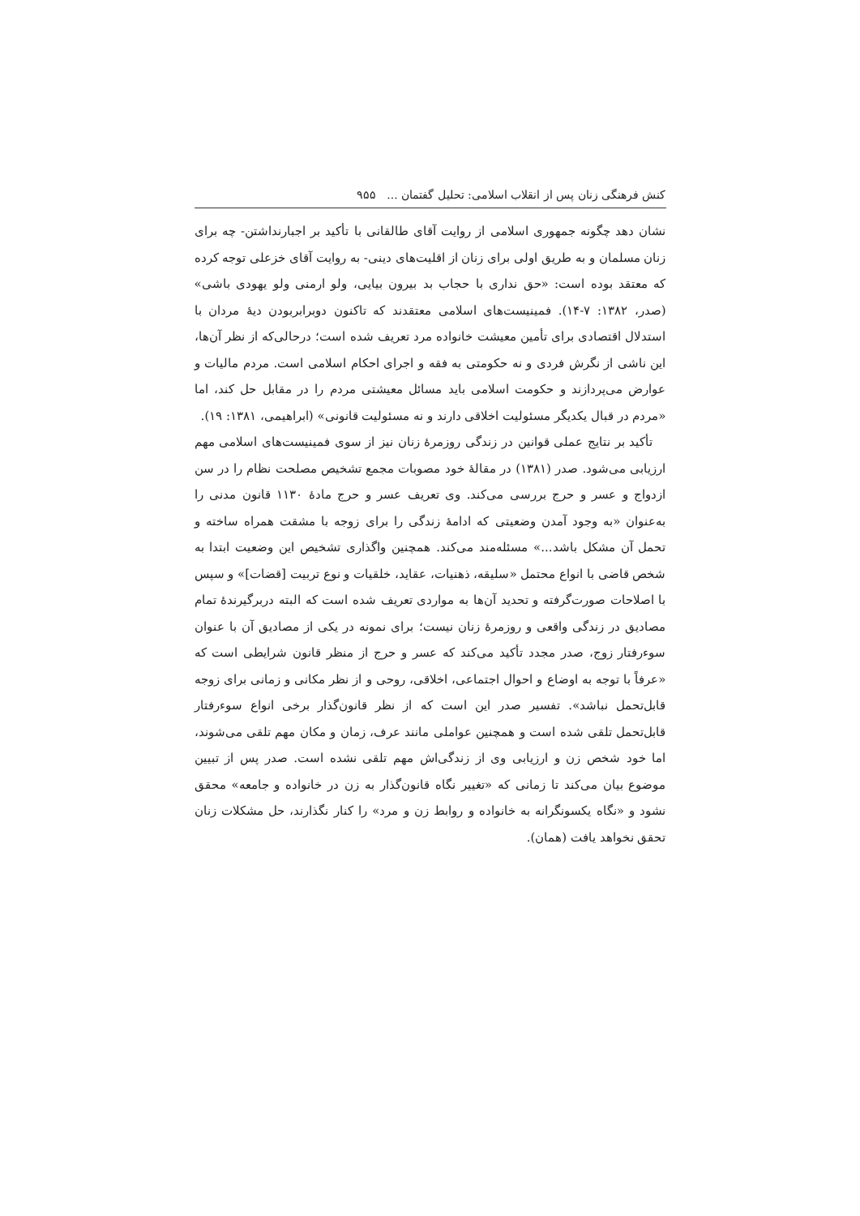کنش فرهنگی زنان پس از انقلاب اسلامی: تحلیل گفتمان ... ۹۵۵
نشان دهد چگونه جمهوری اسلامی از روایت آقای طالقانی با تأکید بر اجبارنداشتن- چه برای زنان مسلمان و به طریق اولی برای زنان از اقلیت‌های دینی- به روایت آقای خزعلی توجه کرده که معتقد بوده است: «حق نداری با حجاب بد بیرون بیایی، ولو ارمنی ولو یهودی باشی» (صدر، ۱۳۸۲: ۷-۱۴). فمینیست‌های اسلامی معتقدند که تاکنون دوبرابربودن دیهٔ مردان با استدلال اقتصادی برای تأمین معیشت خانواده مرد تعریف شده است؛ درحالی‌که از نظر آن‌ها، این ناشی از نگرش فردی و نه حکومتی به فقه و اجرای احکام اسلامی است. مردم مالیات و عوارض می‌پردازند و حکومت اسلامی باید مسائل معیشتی مردم را در مقابل حل کند، اما «مردم در قبال یکدیگر مسئولیت اخلاقی دارند و نه مسئولیت قانونی» (ابراهیمی، ۱۳۸۱: ۱۹).
تأکید بر نتایج عملی قوانین در زندگی روزمرهٔ زنان نیز از سوی فمینیست‌های اسلامی مهم ارزیابی می‌شود. صدر (۱۳۸۱) در مقالهٔ خود مصوبات مجمع تشخیص مصلحت نظام را در سن ازدواج و عسر و حرج بررسی می‌کند. وی تعریف عسر و حرج مادهٔ ۱۱۳۰ قانون مدنی را به‌عنوان «به وجود آمدن وضعیتی که ادامهٔ زندگی را برای زوجه با مشقت همراه ساخته و تحمل آن مشکل باشد...» مسئله‌مند می‌کند. همچنین واگذاری تشخیص این وضعیت ابتدا به شخص قاضی با انواع محتمل «سلیقه، ذهنیات، عقاید، خلقیات و نوع تربیت [قضات]» و سپس با اصلاحات صورت‌گرفته و تحدید آن‌ها به مواردی تعریف شده است که البته دربرگیرندهٔ تمام مصادیق در زندگی واقعی و روزمرهٔ زنان نیست؛ برای نمونه در یکی از مصادیق آن با عنوان سوءرفتار زوج، صدر مجدد تأکید می‌کند که عسر و حرج از منظر قانون شرایطی است که «عرفاً با توجه به اوضاع و احوال اجتماعی، اخلاقی، روحی و از نظر مکانی و زمانی برای زوجه قابل‌تحمل نباشد». تفسیر صدر این است که از نظر قانون‌گذار برخی انواع سوءرفتار قابل‌تحمل تلقی شده است و همچنین عواملی مانند عرف، زمان و مکان مهم تلقی می‌شوند، اما خود شخص زن و ارزیابی وی از زندگی‌اش مهم تلقی نشده است. صدر پس از تبیین موضوع بیان می‌کند تا زمانی که «تغییر نگاه قانون‌گذار به زن در خانواده و جامعه» محقق نشود و «نگاه یکسونگرانه به خانواده و روابط زن و مرد» را کنار نگذارند، حل مشکلات زنان تحقق نخواهد یافت (همان).